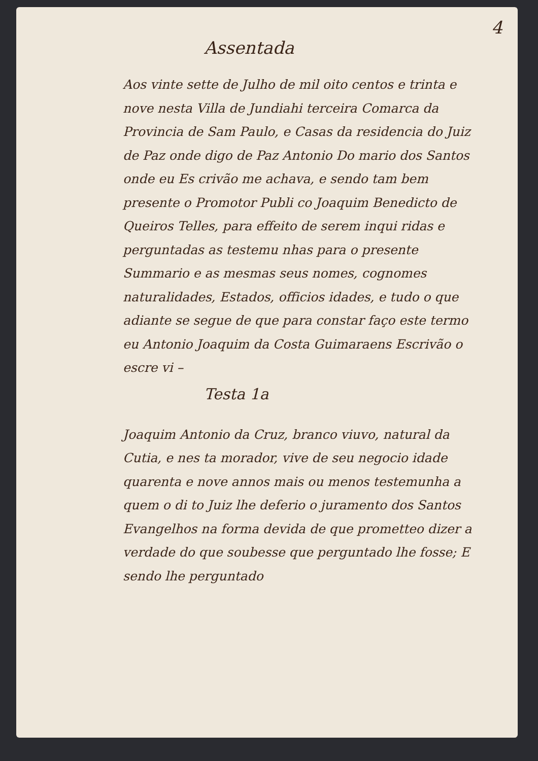4
Assentada
Aos vinte sette de Julho de mil oito centos e trinta e nove nesta Villa de Jundiahi terceira Comarca da Provincia de Sam Paulo, e Casas da residencia do Juiz de Paz onde digo de Paz Antonio Do mario dos Santos onde eu Es crivão me achava, e sendo tam bem presente o Promotor Publi co Joaquim Benedicto de Queiros Telles, para effeito de serem inqui ridas e perguntadas as testemu nhas para o presente Summario e as mesmas seus nomes, cognomes naturalidades, Estados, officios idades, e tudo o que adiante se segue de que para constar faço este termo eu Antonio Joaquim da Costa Guimaraens Escrivão o escre vi –
Testa 1a
Joaquim Antonio da Cruz, branco viuvo, natural da Cutia, e nes ta morador, vive de seu negocio idade quarenta e nove annos mais ou menos testemunha a quem o di to Juiz lhe deferio o juramento dos Santos Evangelhos na forma devida de que prometteo dizer a verdade do que soubesse que perguntado lhe fosse; E sendo lhe perguntado